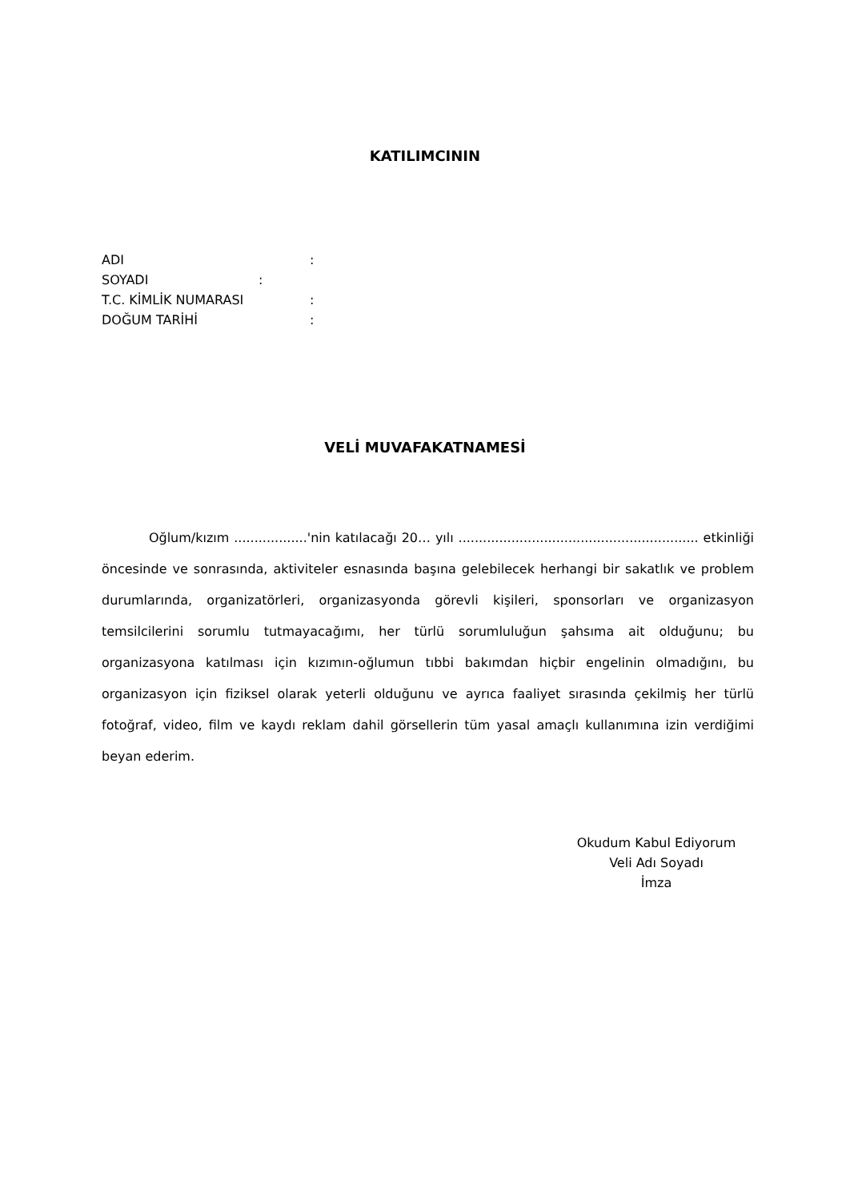KATILIMCININ
ADI:
SOYADI:
T.C. KİMLİK NUMARASI:
DOĞUM TARİHİ:
VELİ MUVAFAKATNAMESİ
Oğlum/kızım ..................'nin katılacağı 20… yılı ........................................................... etkinliği öncesinde ve sonrasında, aktiviteler esnasında başına gelebilecek herhangi bir sakatlık ve problem durumlarında, organizatörleri, organizasyonda görevli kişileri, sponsorları ve organizasyon temsilcilerini sorumlu tutmayacağımı, her türlü sorumluluğun şahsıma ait olduğunu; bu organizasyona katılması için kızımın-oğlumun tıbbi bakımdan hiçbir engelinin olmadığını, bu organizasyon için fiziksel olarak yeterli olduğunu ve ayrıca faaliyet sırasında çekilmiş her türlü fotoğraf, video, film ve kaydı reklam dahil görsellerin tüm yasal amaçlı kullanımına izin verdiğimi beyan ederim.
Okudum Kabul Ediyorum
Veli Adı Soyadı
İmza